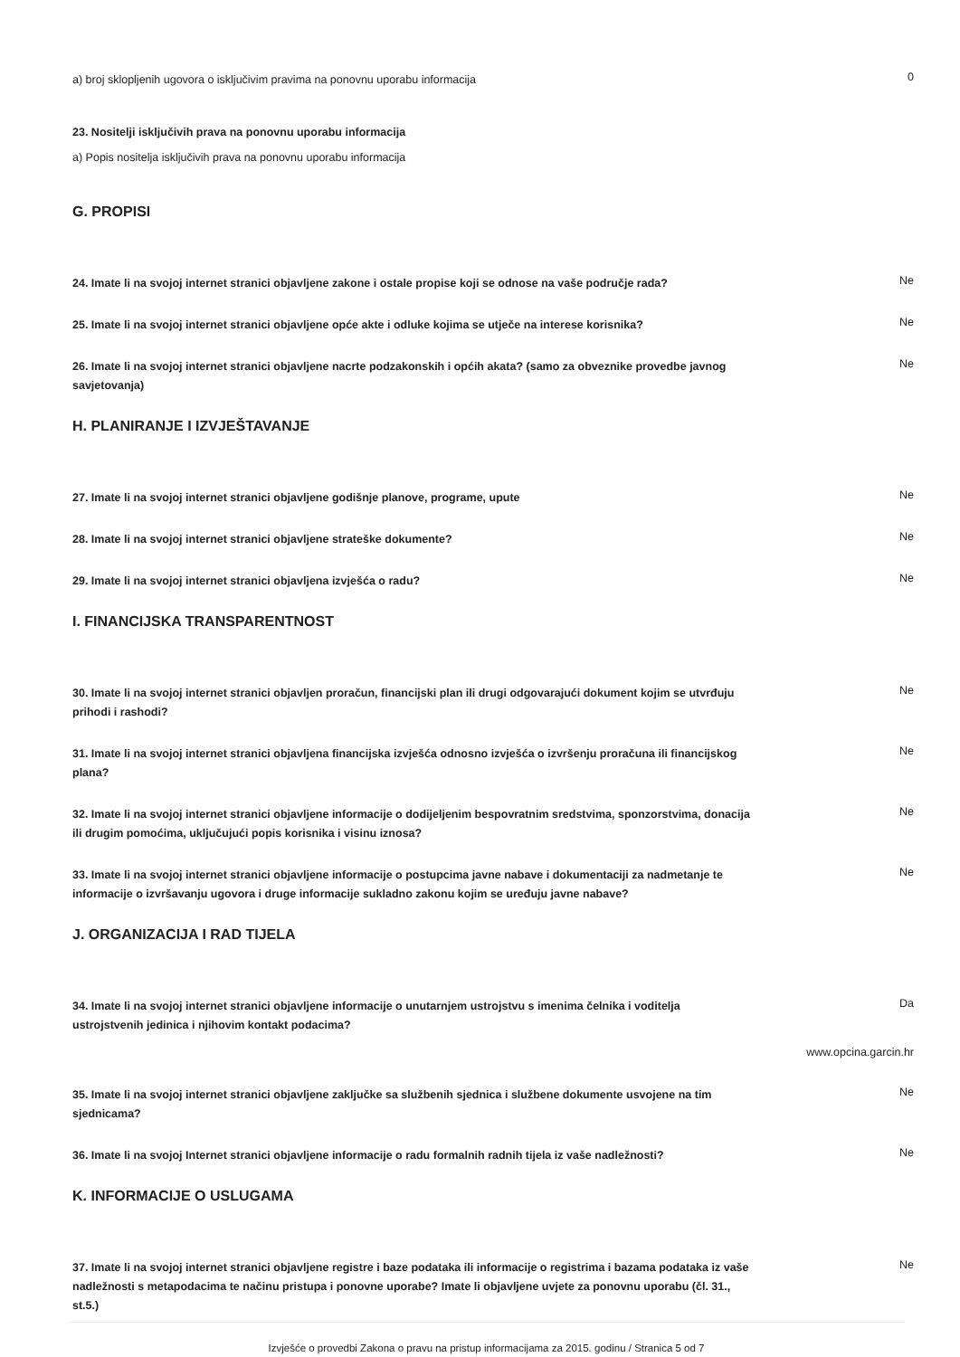a) broj sklopljenih ugovora o isključivim pravima na ponovnu uporabu informacija
0
23. Nositelji isključivih prava na ponovnu uporabu informacija
a) Popis nositelja isključivih prava na ponovnu uporabu informacija
G. PROPISI
24. Imate li na svojoj internet stranici objavljene zakone i ostale propise koji se odnose na vaše područje rada?
Ne
25. Imate li na svojoj internet stranici objavljene opće akte i odluke kojima se utječe na interese korisnika?
Ne
26. Imate li na svojoj internet stranici objavljene nacrte podzakonskih i općih akata? (samo za obveznike provedbe javnog savjetovanja)
Ne
H. PLANIRANJE I IZVJEŠTAVANJE
27. Imate li na svojoj internet stranici objavljene godišnje planove, programe, upute
Ne
28. Imate li na svojoj internet stranici objavljene strateške dokumente?
Ne
29. Imate li na svojoj internet stranici objavljena izvješća o radu?
Ne
I. FINANCIJSKA TRANSPARENTNOST
30. Imate li na svojoj internet stranici objavljen proračun, financijski plan ili drugi odgovarajući dokument kojim se utvrđuju prihodi i rashodi?
Ne
31. Imate li na svojoj internet stranici objavljena financijska izvješća odnosno izvješća o izvršenju proračuna ili financijskog plana?
Ne
32. Imate li na svojoj internet stranici objavljene informacije o dodijeljenim bespovratnim sredstvima, sponzorstvima, donacija ili drugim pomoćima, uključujući popis korisnika i visinu iznosa?
Ne
33. Imate li na svojoj internet stranici objavljene informacije o postupcima javne nabave i dokumentaciji za nadmetanje te informacije o izvršavanju ugovora i druge informacije sukladno zakonu kojim se uređuju javne nabave?
Ne
J. ORGANIZACIJA I RAD TIJELA
34. Imate li na svojoj internet stranici objavljene informacije o unutarnjem ustrojstvu s imenima čelnika i voditelja ustrojstvenih jedinica i njihovim kontakt podacima?
Da
www.opcina.garcin.hr
35. Imate li na svojoj internet stranici objavljene zaključke sa službenih sjednica i službene dokumente usvojene na tim sjednicama?
Ne
36. Imate li na svojoj Internet stranici objavljene informacije o radu formalnih radnih tijela iz vaše nadležnosti?
Ne
K. INFORMACIJE O USLUGAMA
37. Imate li na svojoj internet stranici objavljene registre i baze podataka ili informacije o registrima i bazama podataka iz vaše nadležnosti s metapodacima te načinu pristupa i ponovne uporabe? Imate li objavljene uvjete za ponovnu uporabu (čl. 31., st.5.)
Ne
Izvješće o provedbi Zakona o pravu na pristup informacijama za 2015. godinu / Stranica 5 od 7